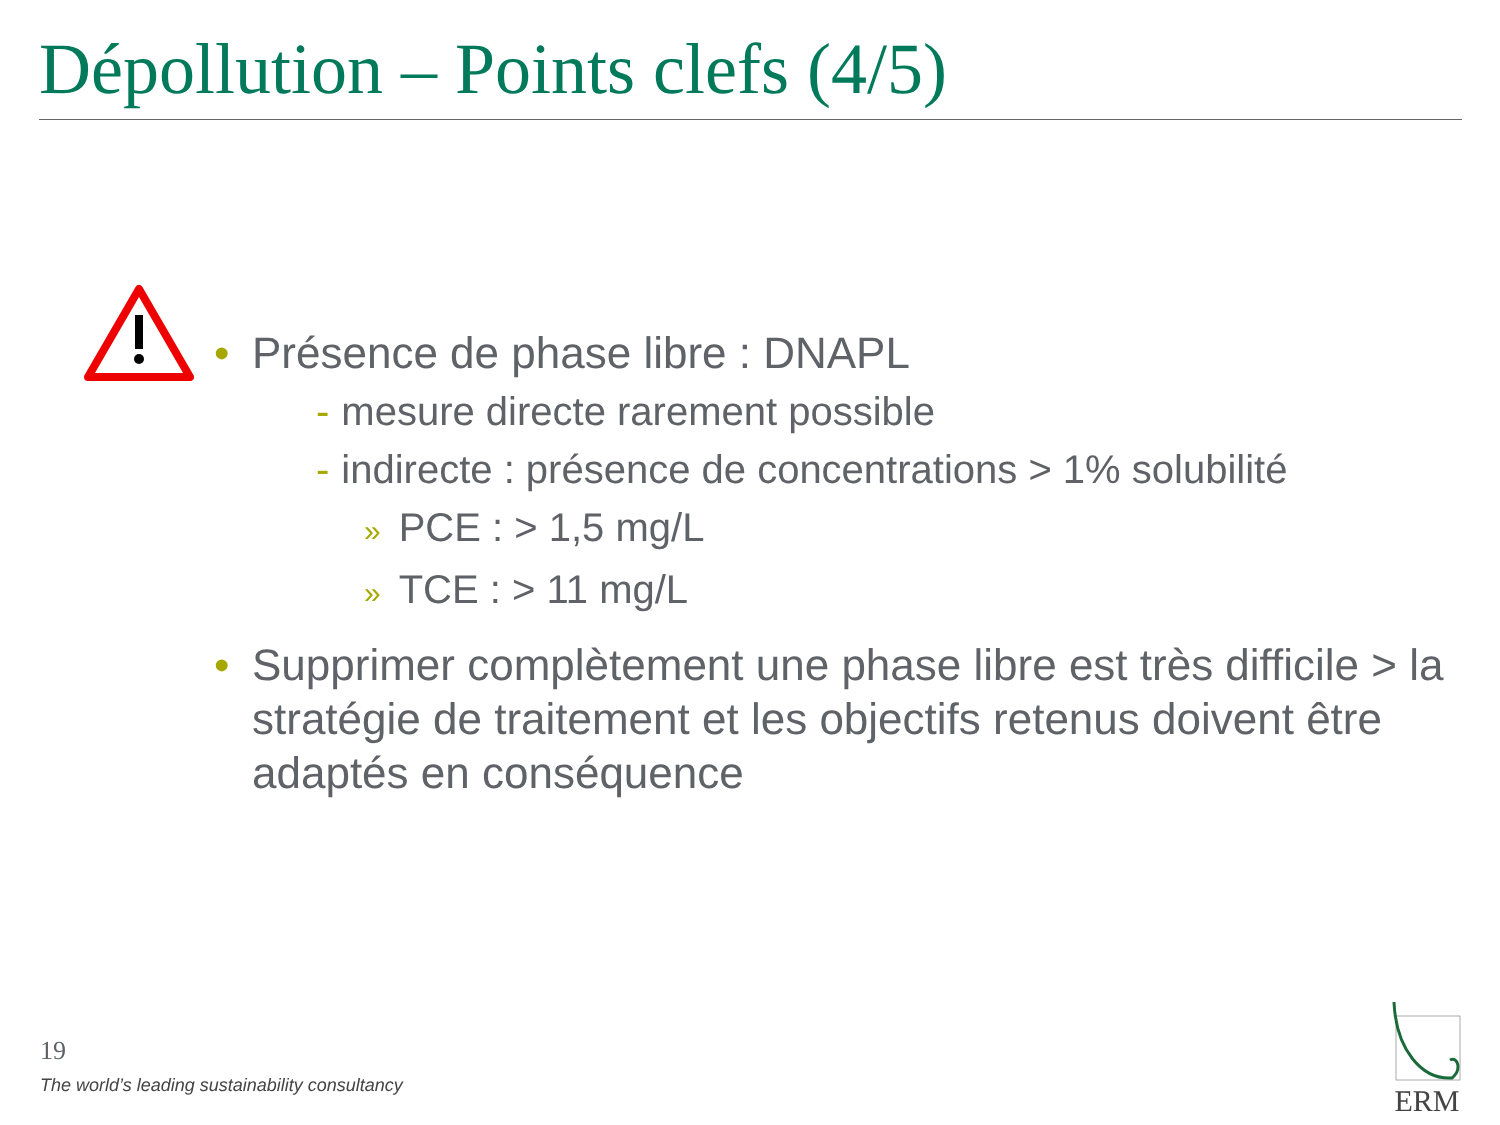Dépollution – Points clefs (4/5)
• Présence de phase libre : DNAPL
- mesure directe rarement possible
- indirecte : présence de concentrations > 1% solubilité
» PCE : > 1,5 mg/L
» TCE : > 11 mg/L
• Supprimer complètement une phase libre est très difficile > la stratégie de traitement et les objectifs retenus doivent être adaptés en conséquence
19
The world’s leading sustainability consultancy
ERM